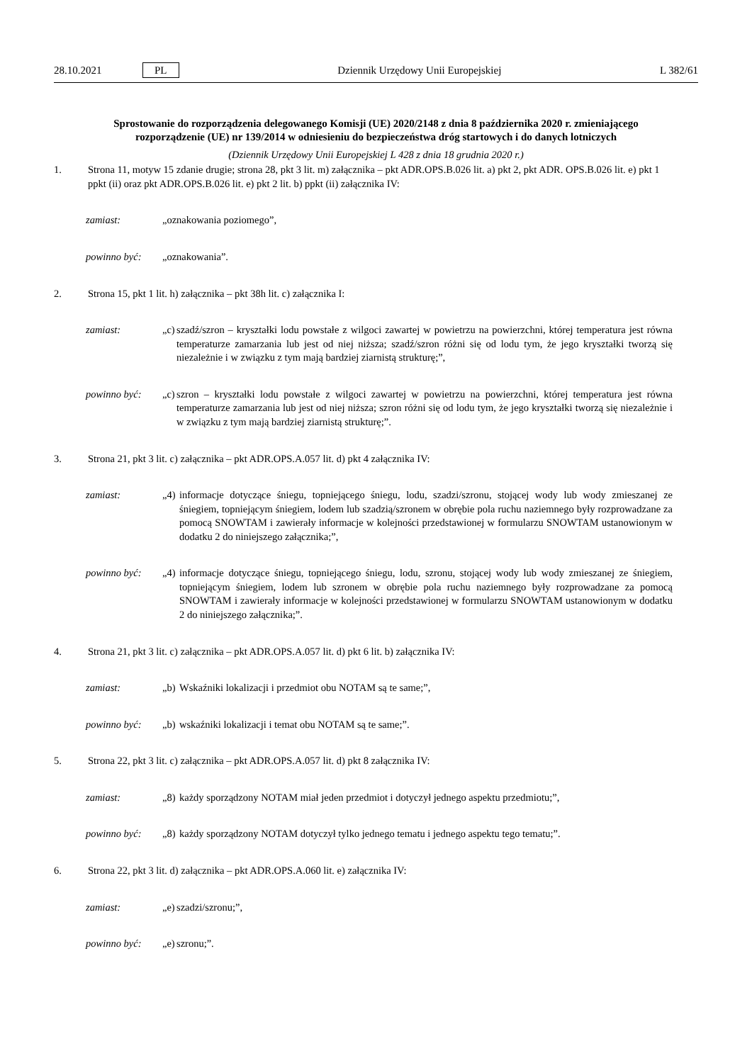28.10.2021 PL Dziennik Urzędowy Unii Europejskiej L 382/61
Sprostowanie do rozporządzenia delegowanego Komisji (UE) 2020/2148 z dnia 8 października 2020 r. zmieniającego rozporządzenie (UE) nr 139/2014 w odniesieniu do bezpieczeństwa dróg startowych i do danych lotniczych
(Dziennik Urzędowy Unii Europejskiej L 428 z dnia 18 grudnia 2020 r.)
1. Strona 11, motyw 15 zdanie drugie; strona 28, pkt 3 lit. m) załącznika – pkt ADR.OPS.B.026 lit. a) pkt 2, pkt ADR. OPS.B.026 lit. e) pkt 1 ppkt (ii) oraz pkt ADR.OPS.B.026 lit. e) pkt 2 lit. b) ppkt (ii) załącznika IV:
zamiast: „oznakowania poziomego”,
powinno być: „oznakowania”.
2. Strona 15, pkt 1 lit. h) załącznika – pkt 38h lit. c) załącznika I:
zamiast: „c) szadź/szron – kryształki lodu powstałe z wilgoci zawartej w powietrzu na powierzchni, której temperatura jest równa temperaturze zamarzania lub jest od niej niższa; szadź/szron różni się od lodu tym, że jego kryształki tworzą się niezależnie i w związku z tym mają bardziej ziarnistą strukturę;”,
powinno być: „c) szron – kryształki lodu powstałe z wilgoci zawartej w powietrzu na powierzchni, której temperatura jest równa temperaturze zamarzania lub jest od niej niższa; szron różni się od lodu tym, że jego kryształki tworzą się niezależnie i w związku z tym mają bardziej ziarnistą strukturę;”.
3. Strona 21, pkt 3 lit. c) załącznika – pkt ADR.OPS.A.057 lit. d) pkt 4 załącznika IV:
zamiast: „4) informacje dotyczące śniegu, topniejącego śniegu, lodu, szadzi/szronu, stojącej wody lub wody zmieszanej ze śniegiem, topniejącym śniegiem, lodem lub szadzią/szronem w obrębie pola ruchu naziemnego były rozprowadzane za pomocą SNOWTAM i zawierały informacje w kolejności przedstawionej w formularzu SNOWTAM ustanowionym w dodatku 2 do niniejszego załącznika;”,
powinno być: „4) informacje dotyczące śniegu, topniejącego śniegu, lodu, szronu, stojącej wody lub wody zmieszanej ze śniegiem, topniejącym śniegiem, lodem lub szronem w obrębie pola ruchu naziemnego były rozprowadzane za pomocą SNOWTAM i zawierały informacje w kolejności przedstawionej w formularzu SNOWTAM ustanowionym w dodatku 2 do niniejszego załącznika;”.
4. Strona 21, pkt 3 lit. c) załącznika – pkt ADR.OPS.A.057 lit. d) pkt 6 lit. b) załącznika IV:
zamiast: „b) Wskaźniki lokalizacji i przedmiot obu NOTAM są te same;”,
powinno być: „b) wskaźniki lokalizacji i temat obu NOTAM są te same;”.
5. Strona 22, pkt 3 lit. c) załącznika – pkt ADR.OPS.A.057 lit. d) pkt 8 załącznika IV:
zamiast: „8) każdy sporządzony NOTAM miał jeden przedmiot i dotyczył jednego aspektu przedmiotu;”,
powinno być: „8) każdy sporządzony NOTAM dotyczył tylko jednego tematu i jednego aspektu tego tematu;”.
6. Strona 22, pkt 3 lit. d) załącznika – pkt ADR.OPS.A.060 lit. e) załącznika IV:
zamiast: „e) szadzi/szronu;”,
powinno być: „e) szronu;”.